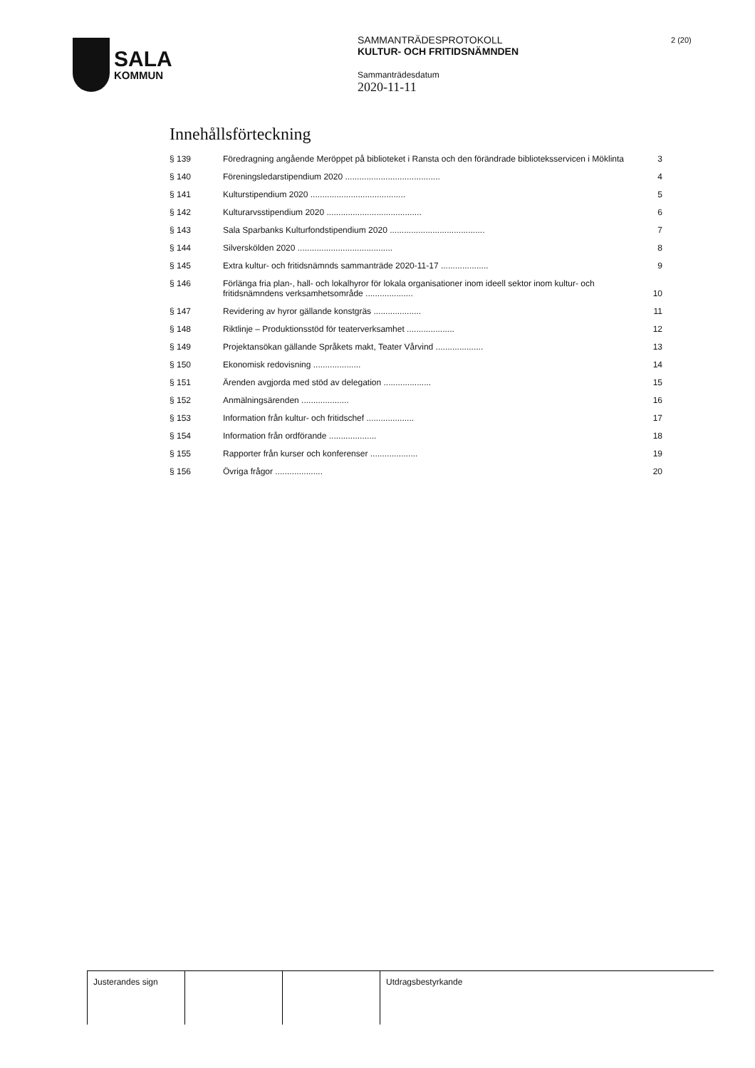SALA
KOMMUN
SAMMANTRÄDESPROTOKOLL
KULTUR- OCH FRITIDSNÄMNDEN
Sammanträdesdatum
2020-11-11
2 (20)
Innehållsförteckning
| § 139 | Föredragning angående Meröppet på biblioteket i Ransta och den förändrade biblioteksservicen i Möklinta | 3 |
| § 140 | Föreningsledarstipendium 2020 ........................................ | 4 |
| § 141 | Kulturstipendium 2020 ........................................ | 5 |
| § 142 | Kulturarvsstipendium 2020 ........................................ | 6 |
| § 143 | Sala Sparbanks Kulturfondstipendium 2020 ........................................ | 7 |
| § 144 | Silverskölden 2020 ........................................ | 8 |
| § 145 | Extra kultur- och fritidsnämnds sammanträde 2020-11-17 .................... | 9 |
| § 146 | Förlänga fria plan-, hall- och lokalhyror för lokala organisationer inom ideell sektor inom kultur- och fritidsnämndens verksamhetsområde .................... | 10 |
| § 147 | Revidering av hyror gällande konstgräs .................... | 11 |
| § 148 | Riktlinje – Produktionsstöd för teaterverksamhet .................... | 12 |
| § 149 | Projektansökan gällande Språkets makt, Teater Vårvind .................... | 13 |
| § 150 | Ekonomisk redovisning .................... | 14 |
| § 151 | Ärenden avgjorda med stöd av delegation .................... | 15 |
| § 152 | Anmälningsärenden .................... | 16 |
| § 153 | Information från kultur- och fritidschef .................... | 17 |
| § 154 | Information från ordförande .................... | 18 |
| § 155 | Rapporter från kurser och konferenser .................... | 19 |
| § 156 | Övriga frågor .................... | 20 |
Justerandes sign Utdragsbestyrkande